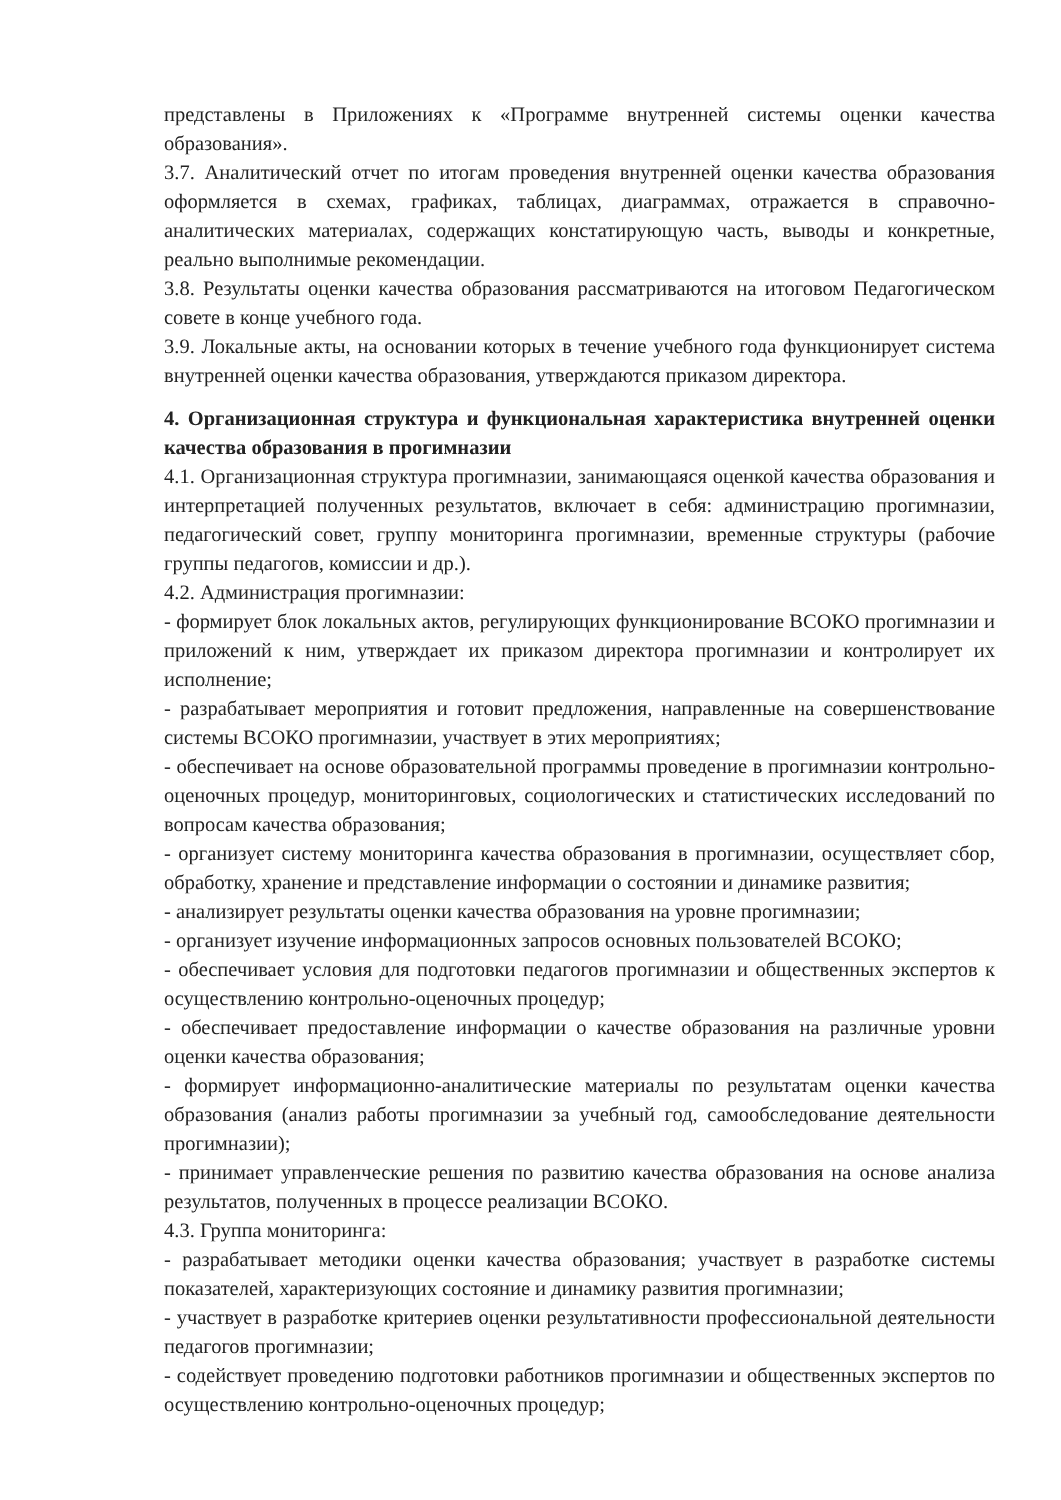представлены в Приложениях к «Программе внутренней системы оценки качества образования».
3.7. Аналитический отчет по итогам проведения внутренней оценки качества образования оформляется в схемах, графиках, таблицах, диаграммах, отражается в справочно-аналитических материалах, содержащих констатирующую часть, выводы и конкретные, реально выполнимые рекомендации.
3.8. Результаты оценки качества образования рассматриваются на итоговом Педагогическом совете в конце учебного года.
3.9. Локальные акты, на основании которых в течение учебного года функционирует система внутренней оценки качества образования, утверждаются приказом директора.
4. Организационная структура и функциональная характеристика внутренней оценки качества образования в прогимназии
4.1. Организационная структура прогимназии, занимающаяся оценкой качества образования и интерпретацией полученных результатов, включает в себя: администрацию прогимназии, педагогический совет, группу мониторинга прогимназии, временные структуры (рабочие группы педагогов, комиссии и др.).
4.2. Администрация прогимназии:
- формирует блок локальных актов, регулирующих функционирование ВСОКО прогимназии и приложений к ним, утверждает их приказом директора прогимназии и контролирует их исполнение;
- разрабатывает мероприятия и готовит предложения, направленные на совершенствование системы ВСОКО прогимназии, участвует в этих мероприятиях;
- обеспечивает на основе образовательной программы проведение в прогимназии контрольно-оценочных процедур, мониторинговых, социологических и статистических исследований по вопросам качества образования;
- организует систему мониторинга качества образования в прогимназии, осуществляет сбор, обработку, хранение и представление информации о состоянии и динамике развития;
- анализирует результаты оценки качества образования на уровне прогимназии;
- организует изучение информационных запросов основных пользователей ВСОКО;
- обеспечивает условия для подготовки педагогов прогимназии и общественных экспертов к осуществлению контрольно-оценочных процедур;
- обеспечивает предоставление информации о качестве образования на различные уровни оценки качества образования;
- формирует информационно-аналитические материалы по результатам оценки качества образования (анализ работы прогимназии за учебный год, самообследование деятельности прогимназии);
- принимает управленческие решения по развитию качества образования на основе анализа результатов, полученных в процессе реализации ВСОКО.
4.3. Группа мониторинга:
- разрабатывает методики оценки качества образования; участвует в разработке системы показателей, характеризующих состояние и динамику развития прогимназии;
- участвует в разработке критериев оценки результативности профессиональной деятельности педагогов прогимназии;
- содействует проведению подготовки работников прогимназии и общественных экспертов по осуществлению контрольно-оценочных процедур;